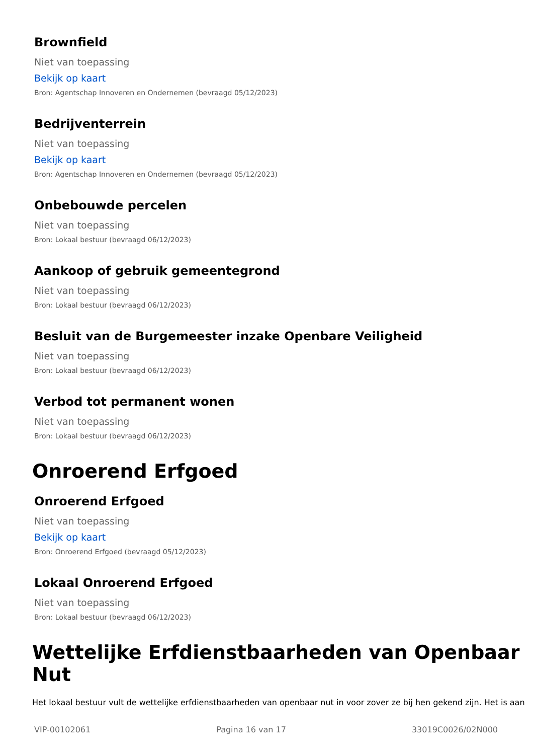Brownfield
Niet van toepassing
Bekijk op kaart
Bron: Agentschap Innoveren en Ondernemen (bevraagd 05/12/2023)
Bedrijventerrein
Niet van toepassing
Bekijk op kaart
Bron: Agentschap Innoveren en Ondernemen (bevraagd 05/12/2023)
Onbebouwde percelen
Niet van toepassing
Bron: Lokaal bestuur (bevraagd 06/12/2023)
Aankoop of gebruik gemeentegrond
Niet van toepassing
Bron: Lokaal bestuur (bevraagd 06/12/2023)
Besluit van de Burgemeester inzake Openbare Veiligheid
Niet van toepassing
Bron: Lokaal bestuur (bevraagd 06/12/2023)
Verbod tot permanent wonen
Niet van toepassing
Bron: Lokaal bestuur (bevraagd 06/12/2023)
Onroerend Erfgoed
Onroerend Erfgoed
Niet van toepassing
Bekijk op kaart
Bron: Onroerend Erfgoed (bevraagd 05/12/2023)
Lokaal Onroerend Erfgoed
Niet van toepassing
Bron: Lokaal bestuur (bevraagd 06/12/2023)
Wettelijke Erfdienstbaarheden van Openbaar Nut
Het lokaal bestuur vult de wettelijke erfdienstbaarheden van openbaar nut in voor zover ze bij hen gekend zijn. Het is aan
VIP-00102061 Pagina 16 van 17 33019C0026/02N000